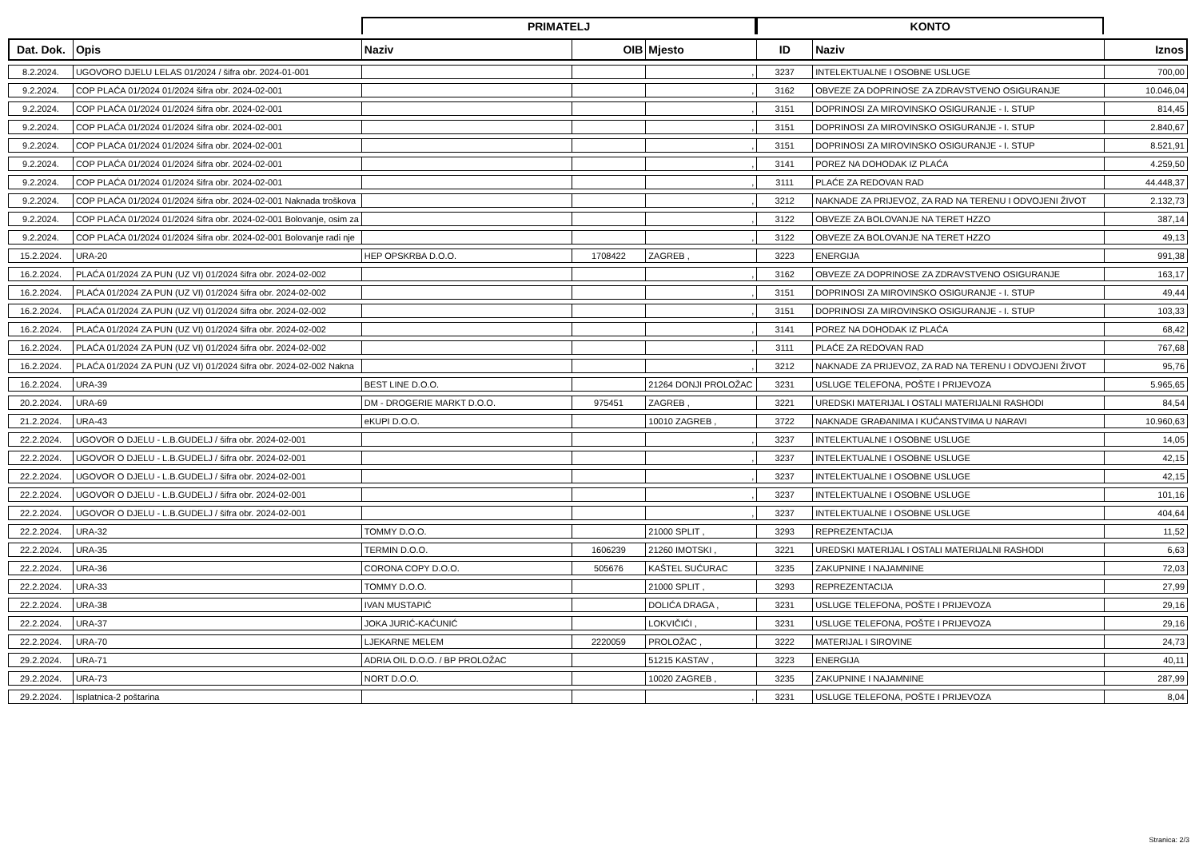| | | PRIMATELJ | | | KONTO | | |
| --- | --- | --- | --- | --- | --- | --- | --- |
| Dat. Dok. | Opis | Naziv | OIB | Mjesto | ID | Naziv | Iznos |
| 8.2.2024. | UGOVORO DJELU LELAS 01/2024 / šifra obr. 2024-01-001 | | | , | 3237 | INTELEKTUALNE I OSOBNE USLUGE | 700,00 |
| 9.2.2024. | COP PLAĆA 01/2024 01/2024 šifra obr. 2024-02-001 | | | , | 3162 | OBVEZE ZA DOPRINOSE ZA ZDRAVSTVENO OSIGURANJE | 10.046,04 |
| 9.2.2024. | COP PLAĆA 01/2024 01/2024 šifra obr. 2024-02-001 | | | , | 3151 | DOPRINOSI ZA MIROVINSKO OSIGURANJE - I. STUP | 814,45 |
| 9.2.2024. | COP PLAĆA 01/2024 01/2024 šifra obr. 2024-02-001 | | | , | 3151 | DOPRINOSI ZA MIROVINSKO OSIGURANJE - I. STUP | 2.840,67 |
| 9.2.2024. | COP PLAĆA 01/2024 01/2024 šifra obr. 2024-02-001 | | | , | 3151 | DOPRINOSI ZA MIROVINSKO OSIGURANJE - I. STUP | 8.521,91 |
| 9.2.2024. | COP PLAĆA 01/2024 01/2024 šifra obr. 2024-02-001 | | | , | 3141 | POREZ NA DOHODAK IZ PLAĆA | 4.259,50 |
| 9.2.2024. | COP PLAĆA 01/2024 01/2024 šifra obr. 2024-02-001 | | | , | 3111 | PLAĆE ZA REDOVAN RAD | 44.448,37 |
| 9.2.2024. | COP PLAĆA 01/2024 01/2024 šifra obr. 2024-02-001 Naknada troškova | | | , | 3212 | NAKNADE ZA PRIJEVOZ, ZA RAD NA TERENU I ODVOJENI ŽIVOT | 2.132,73 |
| 9.2.2024. | COP PLAĆA 01/2024 01/2024 šifra obr. 2024-02-001 Bolovanje, osim za | | | , | 3122 | OBVEZE ZA BOLOVANJE NA TERET HZZO | 387,14 |
| 9.2.2024. | COP PLAĆA 01/2024 01/2024 šifra obr. 2024-02-001 Bolovanje radi nje | | | , | 3122 | OBVEZE ZA BOLOVANJE NA TERET HZZO | 49,13 |
| 15.2.2024. | URA-20 | HEP OPSKRBA D.O.O. | 1708422 | ZAGREB , | 3223 | ENERGIJA | 991,38 |
| 16.2.2024. | PLAĆA 01/2024 ZA PUN (UZ VI) 01/2024 šifra obr. 2024-02-002 | | | , | 3162 | OBVEZE ZA DOPRINOSE ZA ZDRAVSTVENO OSIGURANJE | 163,17 |
| 16.2.2024. | PLAĆA 01/2024 ZA PUN (UZ VI) 01/2024 šifra obr. 2024-02-002 | | | , | 3151 | DOPRINOSI ZA MIROVINSKO OSIGURANJE - I. STUP | 49,44 |
| 16.2.2024. | PLAĆA 01/2024 ZA PUN (UZ VI) 01/2024 šifra obr. 2024-02-002 | | | , | 3151 | DOPRINOSI ZA MIROVINSKO OSIGURANJE - I. STUP | 103,33 |
| 16.2.2024. | PLAĆA 01/2024 ZA PUN (UZ VI) 01/2024 šifra obr. 2024-02-002 | | | , | 3141 | POREZ NA DOHODAK IZ PLAĆA | 68,42 |
| 16.2.2024. | PLAĆA 01/2024 ZA PUN (UZ VI) 01/2024 šifra obr. 2024-02-002 | | | , | 3111 | PLAĆE ZA REDOVAN RAD | 767,68 |
| 16.2.2024. | PLAĆA 01/2024 ZA PUN (UZ VI) 01/2024 šifra obr. 2024-02-002 Nakna | | | , | 3212 | NAKNADE ZA PRIJEVOZ, ZA RAD NA TERENU I ODVOJENI ŽIVOT | 95,76 |
| 16.2.2024. | URA-39 | BEST LINE D.O.O. | | 21264 DONJI PROLOŽAC | 3231 | USLUGE TELEFONA, POŠTE I PRIJEVOZA | 5.965,65 |
| 20.2.2024. | URA-69 | DM - DROGERIE MARKT D.O.O. | 975451 | ZAGREB , | 3221 | UREDSKI MATERIJAL I OSTALI MATERIJALNI RASHODI | 84,54 |
| 21.2.2024. | URA-43 | eKUPI D.O.O. | | 10010 ZAGREB , | 3722 | NAKNADE GRAĐANIMA I KUĆANSTVIMA U NARAVI | 10.960,63 |
| 22.2.2024. | UGOVOR O DJELU - L.B.GUDELJ / šifra obr. 2024-02-001 | | | , | 3237 | INTELEKTUALNE I OSOBNE USLUGE | 14,05 |
| 22.2.2024. | UGOVOR O DJELU - L.B.GUDELJ / šifra obr. 2024-02-001 | | | , | 3237 | INTELEKTUALNE I OSOBNE USLUGE | 42,15 |
| 22.2.2024. | UGOVOR O DJELU - L.B.GUDELJ / šifra obr. 2024-02-001 | | | , | 3237 | INTELEKTUALNE I OSOBNE USLUGE | 42,15 |
| 22.2.2024. | UGOVOR O DJELU - L.B.GUDELJ / šifra obr. 2024-02-001 | | | , | 3237 | INTELEKTUALNE I OSOBNE USLUGE | 101,16 |
| 22.2.2024. | UGOVOR O DJELU - L.B.GUDELJ / šifra obr. 2024-02-001 | | | , | 3237 | INTELEKTUALNE I OSOBNE USLUGE | 404,64 |
| 22.2.2024. | URA-32 | TOMMY D.O.O. | | 21000 SPLIT , | 3293 | REPREZENTACIJA | 11,52 |
| 22.2.2024. | URA-35 | TERMIN D.O.O. | 1606239 | 21260 IMOTSKI , | 3221 | UREDSKI MATERIJAL I OSTALI MATERIJALNI RASHODI | 6,63 |
| 22.2.2024. | URA-36 | CORONA COPY D.O.O. | 505676 | KAŠTEL SUĆURAC | 3235 | ZAKUPNINE I NAJAMNINE | 72,03 |
| 22.2.2024. | URA-33 | TOMMY D.O.O. | | 21000 SPLIT , | 3293 | REPREZENTACIJA | 27,99 |
| 22.2.2024. | URA-38 | IVAN MUSTAPIĆ | | DOLIĆA DRAGA , | 3231 | USLUGE TELEFONA, POŠTE I PRIJEVOZA | 29,16 |
| 22.2.2024. | URA-37 | JOKA JURIĆ-KAĆUNIĆ | | LOKVIČIĆI , | 3231 | USLUGE TELEFONA, POŠTE I PRIJEVOZA | 29,16 |
| 22.2.2024. | URA-70 | LJEKARNE MELEM | 2220059 | PROLOŽAC , | 3222 | MATERIJAL I SIROVINE | 24,73 |
| 29.2.2024. | URA-71 | ADRIA OIL D.O.O. / BP PROLOŽAC | | 51215 KASTAV , | 3223 | ENERGIJA | 40,11 |
| 29.2.2024. | URA-73 | NORT D.O.O. | | 10020 ZAGREB , | 3235 | ZAKUPNINE I NAJAMNINE | 287,99 |
| 29.2.2024. | Isplatnica-2 poštarina | | | , | 3231 | USLUGE TELEFONA, POŠTE I PRIJEVOZA | 8,04 |
Stranica: 2/3